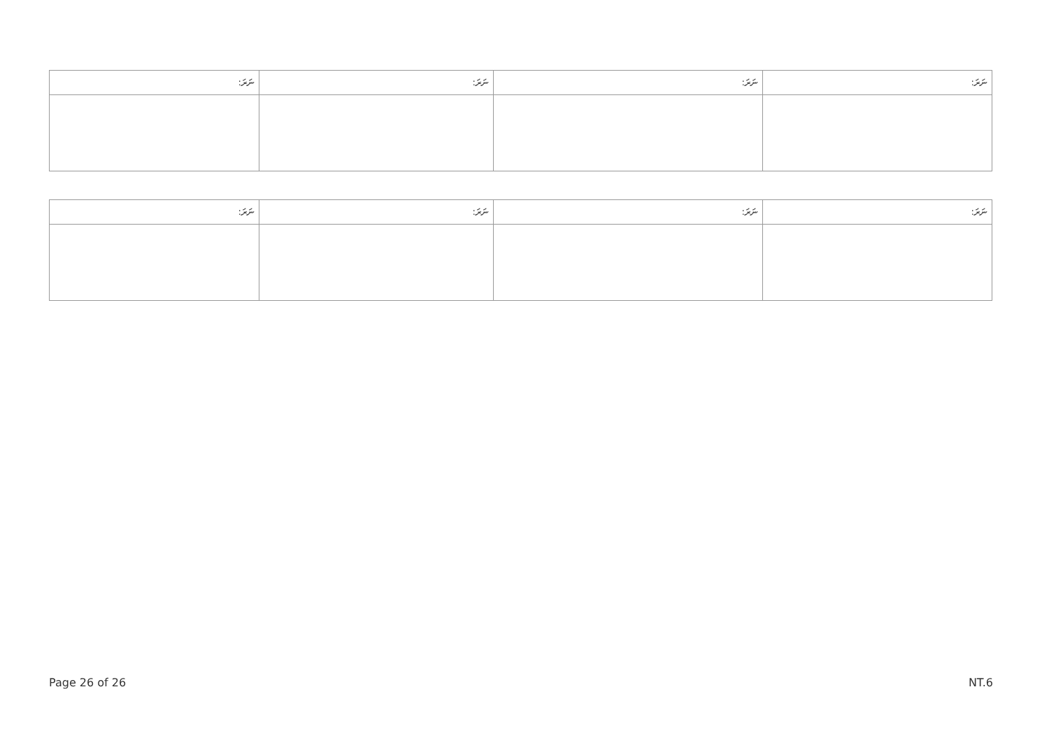| ނަރަ: | ނަރަ: | ނަރަ: | ނަރަ: |
| --- | --- | --- | --- |
| ނަރަ: | ނަރަ: | ނަރަ: | ނަރަ: |
| --- | --- | --- | --- |
Page 26 of 26 NT.6